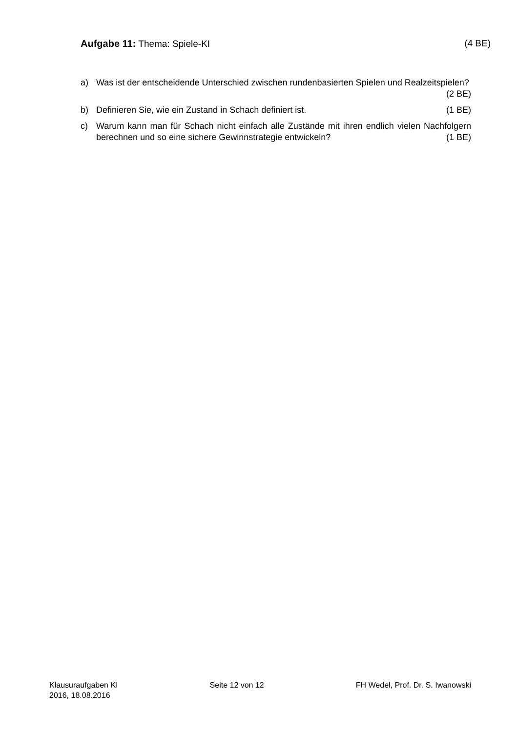Aufgabe 11: Thema: Spiele-KI (4 BE)
a) Was ist der entscheidende Unterschied zwischen rundenbasierten Spielen und Realzeitspielen? (2 BE)
b) Definieren Sie, wie ein Zustand in Schach definiert ist. (1 BE)
c) Warum kann man für Schach nicht einfach alle Zustände mit ihren endlich vielen Nachfolgern berechnen und so eine sichere Gewinnstrategie entwickeln? (1 BE)
Klausuraufgaben KI
2016, 18.08.2016
Seite 12 von 12 FH Wedel, Prof. Dr. S. Iwanowski